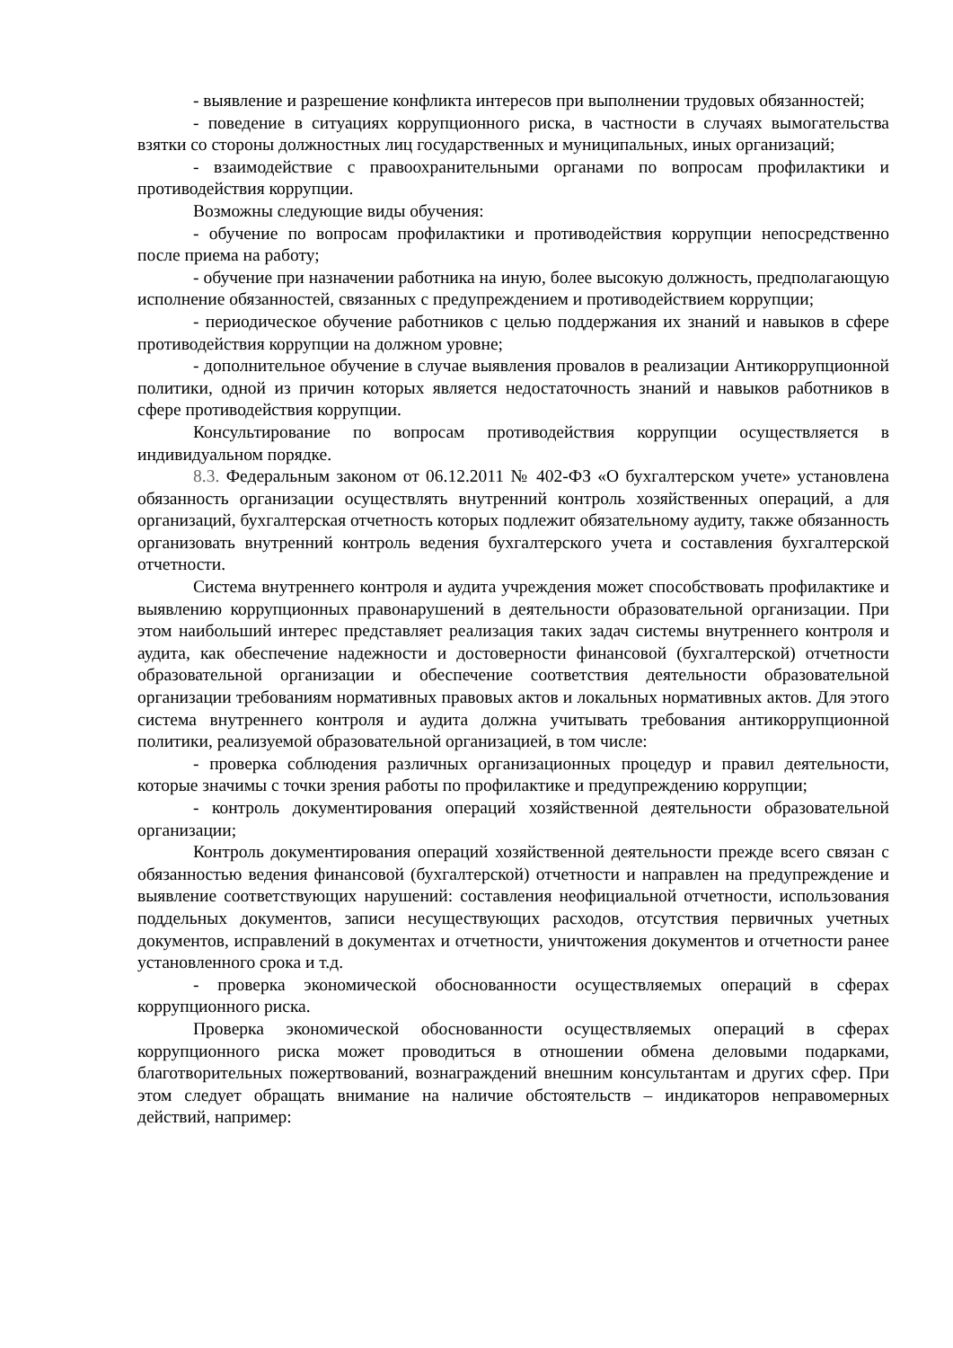- выявление и разрешение конфликта интересов при выполнении трудовых обязанностей;
- поведение в ситуациях коррупционного риска, в частности в случаях вымогательства взятки со стороны должностных лиц государственных и муниципальных, иных организаций;
- взаимодействие с правоохранительными органами по вопросам профилактики и противодействия коррупции.
Возможны следующие виды обучения:
- обучение по вопросам профилактики и противодействия коррупции непосредственно после приема на работу;
- обучение при назначении работника на иную, более высокую должность, предполагающую исполнение обязанностей, связанных с предупреждением и противодействием коррупции;
- периодическое обучение работников с целью поддержания их знаний и навыков в сфере противодействия коррупции на должном уровне;
- дополнительное обучение в случае выявления провалов в реализации Антикоррупционной политики, одной из причин которых является недостаточность знаний и навыков работников в сфере противодействия коррупции.
Консультирование по вопросам противодействия коррупции осуществляется в индивидуальном порядке.
8.3. Федеральным законом от 06.12.2011 № 402-ФЗ «О бухгалтерском учете» установлена обязанность организации осуществлять внутренний контроль хозяйственных операций, а для организаций, бухгалтерская отчетность которых подлежит обязательному аудиту, также обязанность организовать внутренний контроль ведения бухгалтерского учета и составления бухгалтерской отчетности.
Система внутреннего контроля и аудита учреждения может способствовать профилактике и выявлению коррупционных правонарушений в деятельности образовательной организации. При этом наибольший интерес представляет реализация таких задач системы внутреннего контроля и аудита, как обеспечение надежности и достоверности финансовой (бухгалтерской) отчетности образовательной организации и обеспечение соответствия деятельности образовательной организации требованиям нормативных правовых актов и локальных нормативных актов. Для этого система внутреннего контроля и аудита должна учитывать требования антикоррупционной политики, реализуемой образовательной организацией, в том числе:
- проверка соблюдения различных организационных процедур и правил деятельности, которые значимы с точки зрения работы по профилактике и предупреждению коррупции;
- контроль документирования операций хозяйственной деятельности образовательной организации;
Контроль документирования операций хозяйственной деятельности прежде всего связан с обязанностью ведения финансовой (бухгалтерской) отчетности и направлен на предупреждение и выявление соответствующих нарушений: составления неофициальной отчетности, использования поддельных документов, записи несуществующих расходов, отсутствия первичных учетных документов, исправлений в документах и отчетности, уничтожения документов и отчетности ранее установленного срока и т.д.
- проверка экономической обоснованности осуществляемых операций в сферах коррупционного риска.
Проверка экономической обоснованности осуществляемых операций в сферах коррупционного риска может проводиться в отношении обмена деловыми подарками, благотворительных пожертвований, вознаграждений внешним консультантам и других сфер. При этом следует обращать внимание на наличие обстоятельств – индикаторов неправомерных действий, например: